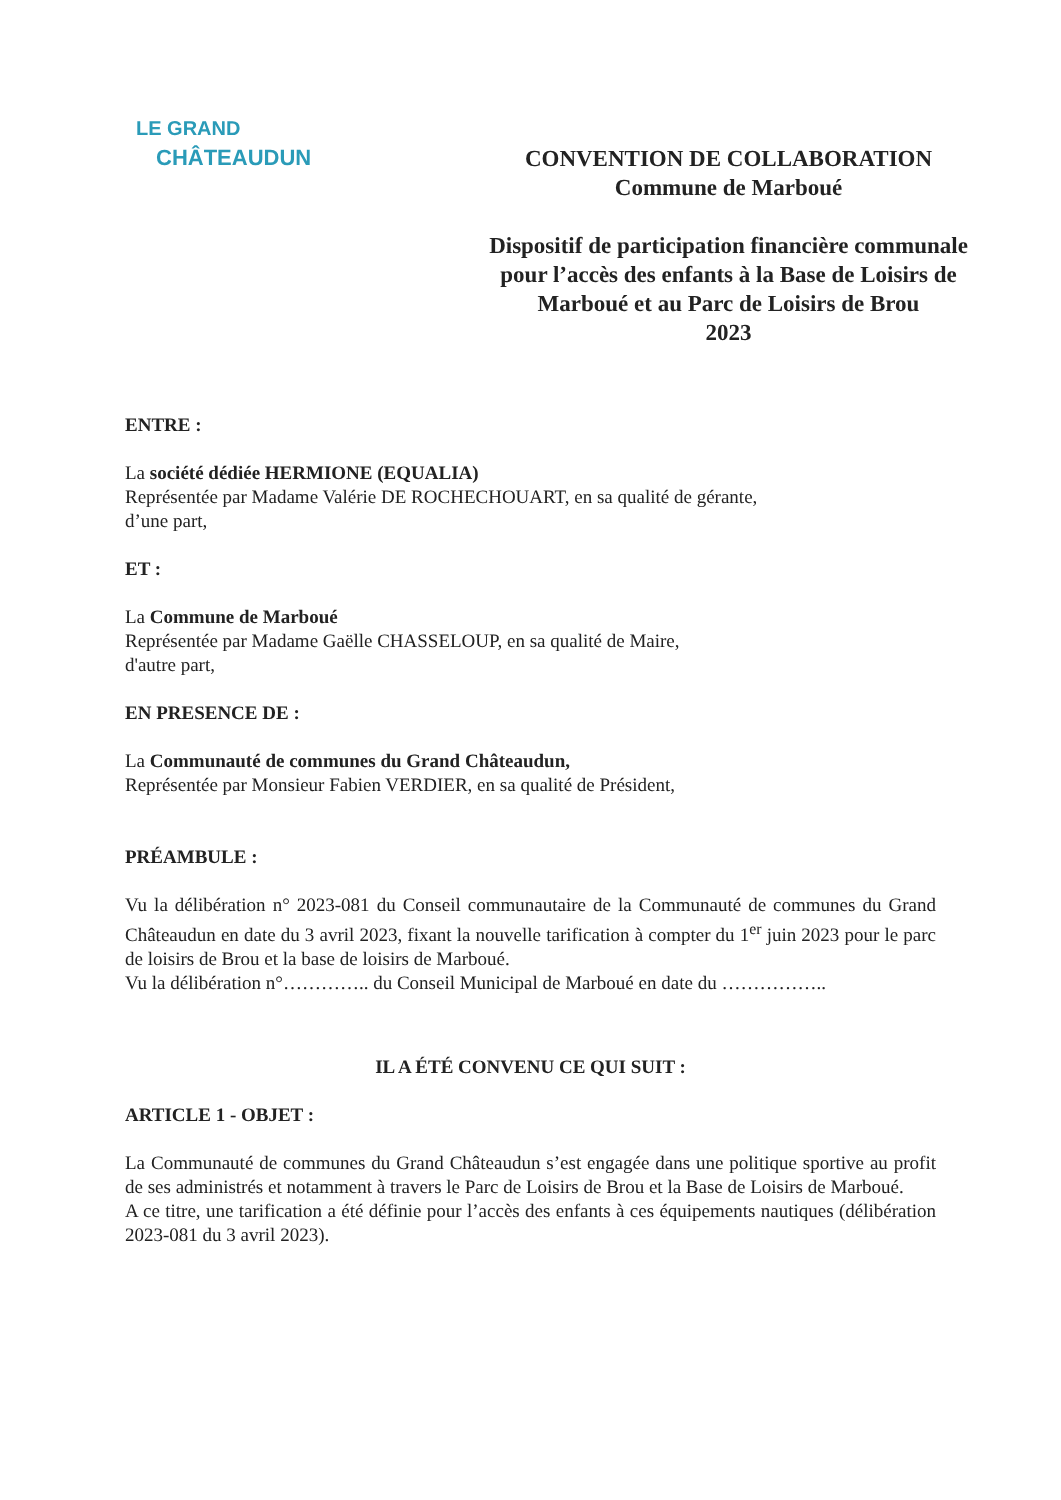LE GRAND
CHÂTEAUDUN
CONVENTION DE COLLABORATION
Commune de Marboué
Dispositif de participation financière communale
pour l’accès des enfants à la Base de Loisirs de
Marboué et au Parc de Loisirs de Brou
2023
ENTRE :
La société dédiée HERMIONE (EQUALIA)
Représentée par Madame Valérie DE ROCHECHOUART, en sa qualité de gérante,
d’une part,
ET :
La Commune de Marboué
Représentée par Madame Gaëlle CHASSELOUP, en sa qualité de Maire,
d'autre part,
EN PRESENCE DE :
La Communauté de communes du Grand Châteaudun,
Représentée par Monsieur Fabien VERDIER, en sa qualité de Président,
PRÉAMBULE :
Vu la délibération n° 2023-081 du Conseil communautaire de la Communauté de communes du Grand Châteaudun en date du 3 avril 2023, fixant la nouvelle tarification à compter du 1<sup>er</sup> juin 2023 pour le parc de loisirs de Brou et la base de loisirs de Marboué.
Vu la délibération n°………….. du Conseil Municipal de Marboué en date du ……………..
IL A ÉTÉ CONVENU CE QUI SUIT :
ARTICLE 1 - OBJET :
La Communauté de communes du Grand Châteaudun s’est engagée dans une politique sportive au profit de ses administrés et notamment à travers le Parc de Loisirs de Brou et la Base de Loisirs de Marboué.
A ce titre, une tarification a été définie pour l’accès des enfants à ces équipements nautiques (délibération 2023-081 du 3 avril 2023).